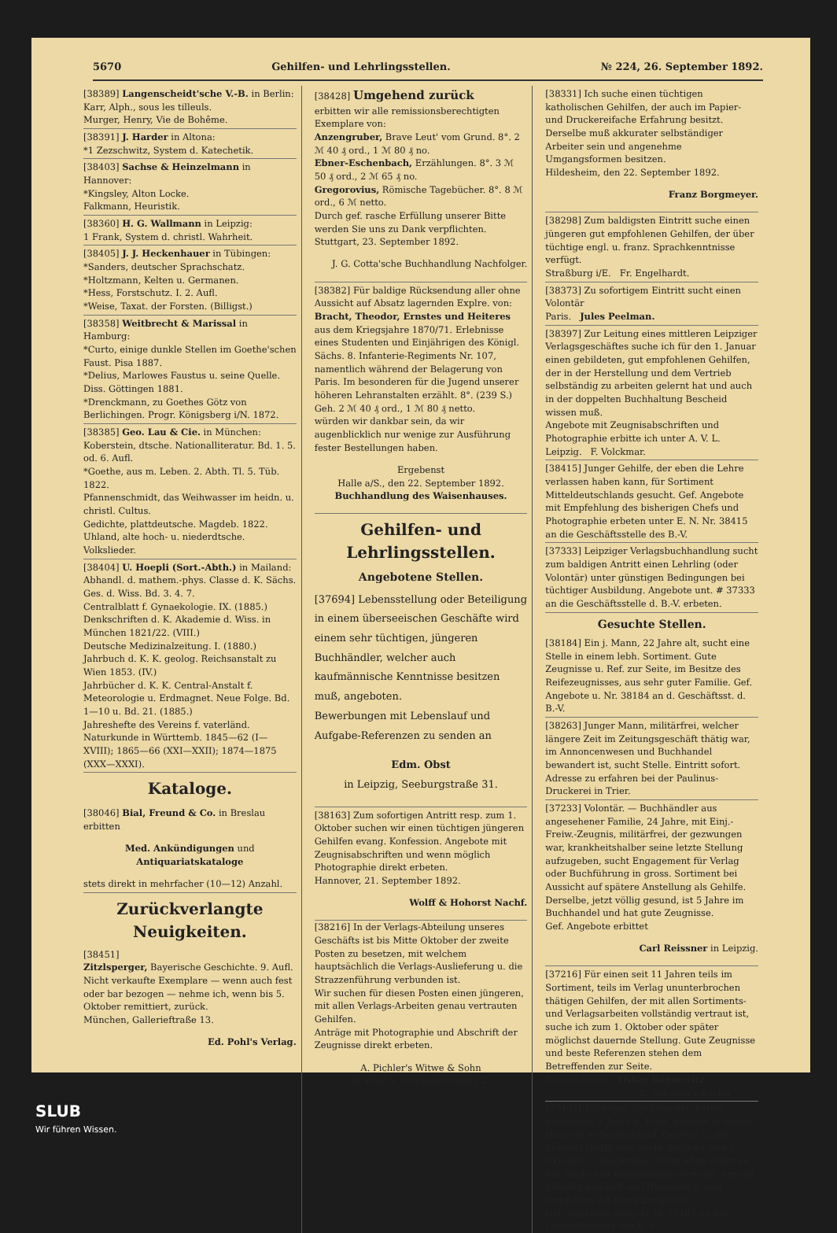5670 Gehilfen- und Lehrlingsstellen. № 224, 26. September 1892.
[38389] Langenscheidt'sche V.-B. in Berlin:
Karr, Alph., sous les tilleuls.
Murger, Henry, Vie de Bohême.
[38391] J. Harder in Altona:
*1 Zezschwitz, System d. Katechetik.
[38403] Sachse & Heinzelmann in Hannover:
*Kingsley, Alton Locke.
Falkmann, Heuristik.
[38360] H. G. Wallmann in Leipzig:
1 Frank, System d. christl. Wahrheit.
[38405] J. J. Heckenhauer in Tübingen:
*Sanders, deutscher Sprachschatz.
*Holtzmann, Kelten u. Germanen.
*Hess, Forstschutz. I. 2. Aufl.
*Weise, Taxat. der Forsten. (Billigst.)
[38358] Weitbrecht & Marissal in Hamburg:
*Curto, einige dunkle Stellen im Goethe'schen Faust. Pisa 1887.
*Delius, Marlowes Faustus u. seine Quelle. Diss. Göttingen 1881.
*Drenckmann, zu Goethes Götz von Berlichingen. Progr. Königsberg i/N. 1872.
[38385] Geo. Lau & Cie. in München:
Koberstein, dtsche. Nationalliteratur. Bd. 1. 5. od. 6. Aufl.
*Goethe, aus m. Leben. 2. Abth. Tl. 5. Tüb. 1822.
Pfannenschmidt, das Weihwasser im heidn. u. christl. Cultus.
Gedichte, plattdeutsche. Magdeb. 1822.
Uhland, alte hoch- u. niederdtsche. Volkslieder.
[38404] U. Hoepli (Sort.-Abth.) in Mailand:
Abhandl. d. mathem.-phys. Classe d. K. Sächs. Ges. d. Wiss. Bd. 3. 4. 7.
Centralblatt f. Gynaekologie. IX. (1885.)
Denkschriften d. K. Akademie d. Wiss. in München 1821/22. (VIII.)
Deutsche Medizinalzeitung. I. (1880.)
Jahrbuch d. K. K. geolog. Reichsanstalt zu Wien 1853. (IV.)
Jahrbücher d. K. K. Central-Anstalt f. Meteorologie u. Erdmagnet. Neue Folge. Bd. 1—10 u. Bd. 21. (1885.)
Jahreshefte des Vereins f. vaterländ. Naturkunde in Württemb. 1845—62 (I—XVIII); 1865—66 (XXI—XXII); 1874—1875 (XXX—XXXI).
Kataloge.
[38046] Bial, Freund & Co. in Breslau erbitten
Med. Ankündigungen und
Antiquariatskataloge
stets direkt in mehrfacher (10—12) Anzahl.
Zurückverlangte Neuigkeiten.
[38451]
Zitzlsperger, Bayerische Geschichte. 9. Aufl.
Nicht verkaufte Exemplare — wenn auch fest oder bar bezogen — nehme ich, wenn bis 5. Oktober remittiert, zurück.
München, Gallerieftraße 13.
Ed. Pohl's Verlag.
[38428] Umgehend zurück
erbitten wir alle remissionsberechtigten Exemplare von:
Anzengruber, Brave Leut' vom Grund. 8°. 2 ℳ 40 ₰ ord., 1 ℳ 80 ₰ no.
Ebner-Eschenbach, Erzählungen. 8°. 3 ℳ 50 ₰ ord., 2 ℳ 65 ₰ no.
Gregorovius, Römische Tagebücher. 8°. 8 ℳ ord., 6 ℳ netto.
Durch gef. rasche Erfüllung unserer Bitte werden Sie uns zu Dank verpflichten.
Stuttgart, 23. September 1892.
J. G. Cotta'sche Buchhandlung Nachfolger.
[38382] Für baldige Rücksendung aller ohne Aussicht auf Absatz lagernden Explre. von:
Bracht, Theodor, Ernstes und Heiteres aus dem Kriegsjahre 1870/71. Erlebnisse eines Studenten und Einjährigen des Königl. Sächs. 8. Infanterie-Regiments Nr. 107, namentlich während der Belagerung von Paris. Im besonderen für die Jugend unserer höheren Lehranstalten erzählt. 8°. (239 S.) Geh. 2 ℳ 40 ₰ ord., 1 ℳ 80 ₰ netto.
würden wir dankbar sein, da wir augenblicklich nur wenige zur Ausführung fester Bestellungen haben.
Ergebenst
Halle a/S., den 22. September 1892.
Buchhandlung des Waisenhauses.
Gehilfen- und Lehrlingsstellen.
Angebotene Stellen.
[37694] Lebensstellung oder Beteiligung in einem überseeischen Geschäfte wird einem sehr tüchtigen, jüngeren Buchhändler, welcher auch kaufmännische Kenntnisse besitzen muß, angeboten.
Bewerbungen mit Lebenslauf und Aufgabe-Referenzen zu senden an
Edm. Obst
in Leipzig, Seeburgstraße 31.
[38163] Zum sofortigen Antritt resp. zum 1. Oktober suchen wir einen tüchtigen jüngeren Gehilfen evang. Konfession. Angebote mit Zeugnisabschriften und wenn möglich Photographie direkt erbeten.
Hannover, 21. September 1892.
Wolff & Hohorst Nachf.
[38216] In der Verlags-Abteilung unseres Geschäfts ist bis Mitte Oktober der zweite Posten zu besetzen, mit welchem hauptsächlich die Verlags-Auslieferung u. die Strazzenführung verbunden ist.
Wir suchen für diesen Posten einen jüngeren, mit allen Verlags-Arbeiten genau vertrauten Gehilfen.
Anträge mit Photographie und Abschrift der Zeugnisse direkt erbeten.
A. Pichler's Witwe & Sohn
in Wien V, Margaretenplatz 2.
[38331] Ich suche einen tüchtigen katholischen Gehilfen, der auch im Papier- und Druckereifache Erfahrung besitzt. Derselbe muß akkurater selbständiger Arbeiter sein und angenehme Umgangsformen besitzen.
Hildesheim, den 22. September 1892.
Franz Borgmeyer.
[38298] Zum baldigsten Eintritt suche einen jüngeren gut empfohlenen Gehilfen, der über tüchtige engl. u. franz. Sprachkenntnisse verfügt.
Straßburg i/E. Fr. Engelhardt.
[38373] Zu sofortigem Eintritt sucht einen Volontär
Paris. Jules Peelman.
[38397] Zur Leitung eines mittleren Leipziger Verlagsgeschäftes suche ich für den 1. Januar einen gebildeten, gut empfohlenen Gehilfen, der in der Herstellung und dem Vertrieb selbständig zu arbeiten gelernt hat und auch in der doppelten Buchhaltung Bescheid wissen muß.
Angebote mit Zeugnisabschriften und Photographie erbitte ich unter A. V. L.
Leipzig. F. Volckmar.
[38415] Junger Gehilfe, der eben die Lehre verlassen haben kann, für Sortiment Mitteldeutschlands gesucht. Gef. Angebote mit Empfehlung des bisherigen Chefs und Photographie erbeten unter E. N. Nr. 38415 an die Geschäftsstelle des B.-V.
[37333] Leipziger Verlagsbuchhandlung sucht zum baldigen Antritt einen Lehrling (oder Volontär) unter günstigen Bedingungen bei tüchtiger Ausbildung. Angebote unt. # 37333 an die Geschäftsstelle d. B.-V. erbeten.
Gesuchte Stellen.
[38184] Ein j. Mann, 22 Jahre alt, sucht eine Stelle in einem lebh. Sortiment. Gute Zeugnisse u. Ref. zur Seite, im Besitze des Reifezeugnisses, aus sehr guter Familie. Gef. Angebote u. Nr. 38184 an d. Geschäftsst. d. B.-V.
[38263] Junger Mann, militärfrei, welcher längere Zeit im Zeitungsgeschäft thätig war, im Annoncenwesen und Buchhandel bewandert ist, sucht Stelle. Eintritt sofort. Adresse zu erfahren bei der Paulinus-Druckerei in Trier.
[37233] Volontär. — Buchhändler aus angesehener Familie, 24 Jahre, mit Einj.-Freiw.-Zeugnis, militärfrei, der gezwungen war, krankheitshalber seine letzte Stellung aufzugeben, sucht Engagement für Verlag oder Buchführung in gross. Sortiment bei Aussicht auf spätere Anstellung als Gehilfe. Derselbe, jetzt völlig gesund, ist 5 Jahre im Buchhandel und hat gute Zeugnisse.
Gef. Angebote erbittet
Carl Reissner in Leipzig.
[37216] Für einen seit 11 Jahren teils im Sortiment, teils im Verlag ununterbrochen thätigen Gehilfen, der mit allen Sortiments- und Verlagsarbeiten vollständig vertraut ist, suche ich zum 1. Oktober oder später möglichst dauernde Stellung. Gute Zeugnisse und beste Referenzen stehen dem Betreffenden zur Seite.
Aschersleben. Oskar Bennewitz
L. Schnock's Buchh.
[37487] Tüchtiger Buchhändler, kathol., militärfrei, 9 Jahre b. Fach, welcher in ersten Häusern in Deutschland, Oesterr. u. der Schweiz thätig war, sucht Stellung zum 1. Oktober. — Suchender ist mit allen Arbeiten des Buch- und Kunsthandels vertraut, spricht geläufig englisch und französisch, und empfehlen ihn beste Zeugnisse.
Gef. Angebote unter G. W. 37487 an die Geschäftsstelle des B.-V.
SLUB
Wir führen Wissen.